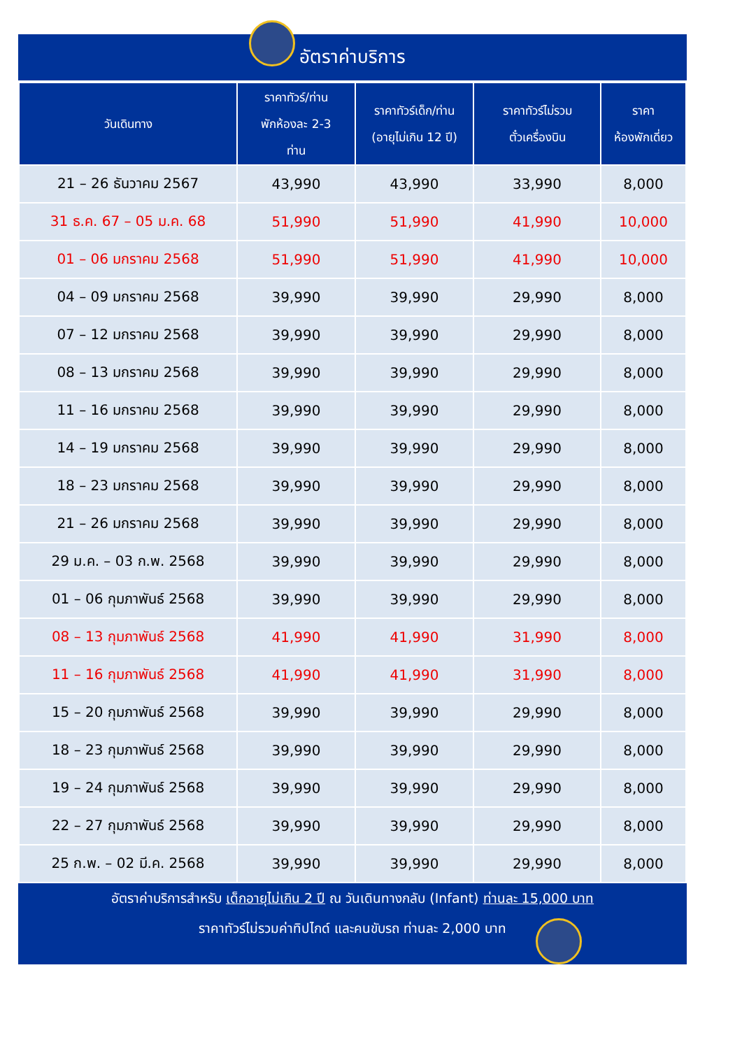อัตราค่าบริการ
| วันเดินทาง | ราคาทัวร์/ท่าน พักห้องละ 2-3 ท่าน | ราคาทัวร์เด็ก/ท่าน (อายุไม่เกิน 12 ปี) | ราคาทัวร์ไม่รวม ตั๋วเครื่องบิน | ราคา ห้องพักเดี่ยว |
| --- | --- | --- | --- | --- |
| 21 – 26 ธันวาคม 2567 | 43,990 | 43,990 | 33,990 | 8,000 |
| 31 ธ.ค. 67 – 05 ม.ค. 68 | 51,990 | 51,990 | 41,990 | 10,000 |
| 01 – 06 มกราคม 2568 | 51,990 | 51,990 | 41,990 | 10,000 |
| 04 – 09 มกราคม 2568 | 39,990 | 39,990 | 29,990 | 8,000 |
| 07 – 12 มกราคม 2568 | 39,990 | 39,990 | 29,990 | 8,000 |
| 08 – 13 มกราคม 2568 | 39,990 | 39,990 | 29,990 | 8,000 |
| 11 – 16 มกราคม 2568 | 39,990 | 39,990 | 29,990 | 8,000 |
| 14 – 19 มกราคม 2568 | 39,990 | 39,990 | 29,990 | 8,000 |
| 18 – 23 มกราคม 2568 | 39,990 | 39,990 | 29,990 | 8,000 |
| 21 – 26 มกราคม 2568 | 39,990 | 39,990 | 29,990 | 8,000 |
| 29 ม.ค. – 03 ก.พ. 2568 | 39,990 | 39,990 | 29,990 | 8,000 |
| 01 – 06 กุมภาพันธ์ 2568 | 39,990 | 39,990 | 29,990 | 8,000 |
| 08 – 13 กุมภาพันธ์ 2568 | 41,990 | 41,990 | 31,990 | 8,000 |
| 11 – 16 กุมภาพันธ์ 2568 | 41,990 | 41,990 | 31,990 | 8,000 |
| 15 – 20 กุมภาพันธ์ 2568 | 39,990 | 39,990 | 29,990 | 8,000 |
| 18 – 23 กุมภาพันธ์ 2568 | 39,990 | 39,990 | 29,990 | 8,000 |
| 19 – 24 กุมภาพันธ์ 2568 | 39,990 | 39,990 | 29,990 | 8,000 |
| 22 – 27 กุมภาพันธ์ 2568 | 39,990 | 39,990 | 29,990 | 8,000 |
| 25 ก.พ. – 02 มี.ค. 2568 | 39,990 | 39,990 | 29,990 | 8,000 |
อัตราค่าบริการสำหรับ เด็กอายุไม่เกิน 2 ปี ณ วันเดินทางกลับ (Infant) ท่านละ 15,000 บาท
ราคาทัวร์ไม่รวมค่าทิปไกด์ และคนขับรถ ท่านละ 2,000 บาท